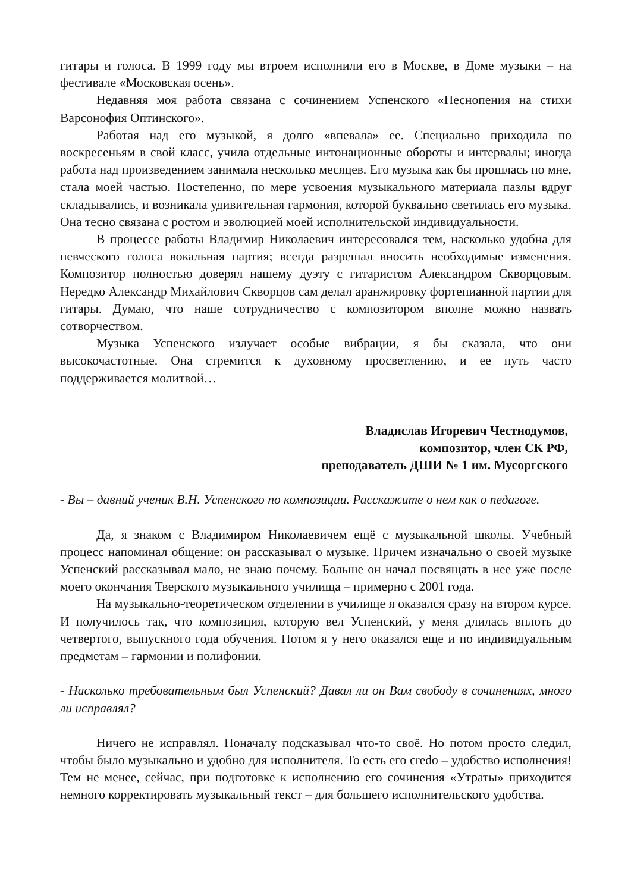гитары и голоса. В 1999 году мы втроем исполнили его в Москве, в Доме музыки – на фестивале «Московская осень».
Недавняя моя работа связана с сочинением Успенского «Песнопения на стихи Варсонофия Оптинского».
Работая над его музыкой, я долго «впевала» ее. Специально приходила по воскресеньям в свой класс, учила отдельные интонационные обороты и интервалы; иногда работа над произведением занимала несколько месяцев. Его музыка как бы прошлась по мне, стала моей частью. Постепенно, по мере усвоения музыкального материала пазлы вдруг складывались, и возникала удивительная гармония, которой буквально светилась его музыка. Она тесно связана с ростом и эволюцией моей исполнительской индивидуальности.
В процессе работы Владимир Николаевич интересовался тем, насколько удобна для певческого голоса вокальная партия; всегда разрешал вносить необходимые изменения. Композитор полностью доверял нашему дуэту с гитаристом Александром Скворцовым. Нередко Александр Михайлович Скворцов сам делал аранжировку фортепианной партии для гитары. Думаю, что наше сотрудничество с композитором вполне можно назвать сотворчеством.
Музыка Успенского излучает особые вибрации, я бы сказала, что они высокочастотные. Она стремится к духовному просветлению, и ее путь часто поддерживается молитвой…
Владислав Игоревич Честнодумов,
композитор, член СК РФ,
преподаватель ДШИ № 1 им. Мусоргского
- Вы – давний ученик В.Н. Успенского по композиции. Расскажите о нем как о педагоге.
Да, я знаком с Владимиром Николаевичем ещё с музыкальной школы. Учебный процесс напоминал общение: он рассказывал о музыке. Причем изначально о своей музыке Успенский рассказывал мало, не знаю почему. Больше он начал посвящать в нее уже после моего окончания Тверского музыкального училища – примерно с 2001 года.
На музыкально-теоретическом отделении в училище я оказался сразу на втором курсе. И получилось так, что композиция, которую вел Успенский, у меня длилась вплоть до четвертого, выпускного года обучения. Потом я у него оказался еще и по индивидуальным предметам – гармонии и полифонии.
- Насколько требовательным был Успенский? Давал ли он Вам свободу в сочинениях, много ли исправлял?
Ничего не исправлял. Поначалу подсказывал что-то своё. Но потом просто следил, чтобы было музыкально и удобно для исполнителя. То есть его credo – удобство исполнения! Тем не менее, сейчас, при подготовке к исполнению его сочинения «Утраты» приходится немного корректировать музыкальный текст – для большего исполнительского удобства.